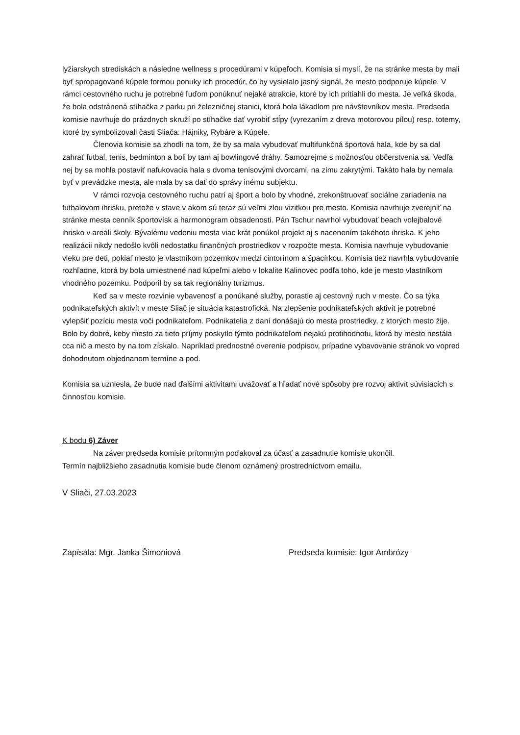lyžiarskych strediskách a následne wellness s procedúrami v kúpeľoch. Komisia si myslí, že na stránke mesta by mali byť spropagované kúpele formou ponuky ich procedúr, čo by vysielalo jasný signál, že mesto podporuje kúpele. V rámci cestovného ruchu je potrebné ľuďom ponúknuť nejaké atrakcie, ktoré by ich pritiahli do mesta. Je veľká škoda, že bola odstránená stíhačka z parku pri železničnej stanici, ktorá bola lákadlom pre návštevníkov mesta. Predseda komisie navrhuje do prázdnych skruží po stíhačke dať vyrobiť stĺpy (vyrezaním z dreva motorovou pílou) resp. totemy, ktoré by symbolizovali časti Sliača: Hájniky, Rybáre a Kúpele.
Členovia komisie sa zhodli na tom, že by sa mala vybudovať multifunkčná športová hala, kde by sa dal zahrať futbal, tenis, bedminton a boli by tam aj bowlingové dráhy. Samozrejme s možnosťou občerstvenia sa. Vedľa nej by sa mohla postaviť nafukovacia hala s dvoma tenisovými dvorcami, na zimu zakrytými. Takáto hala by nemala byť v prevádzke mesta, ale mala by sa dať do správy inému subjektu.
V rámci rozvoja cestovného ruchu patrí aj šport a bolo by vhodné, zrekonštruovať sociálne zariadenia na futbalovom ihrisku, pretože v stave v akom sú teraz sú veľmi zlou vizitkou pre mesto. Komisia navrhuje zverejniť na stránke mesta cenník športovísk a harmonogram obsadenosti. Pán Tschur navrhol vybudovať beach volejbalové ihrisko v areáli školy. Bývalému vedeniu mesta viac krát ponúkol projekt aj s nacenením takéhoto ihriska. K jeho realizácii nikdy nedošlo kvôli nedostatku finančných prostriedkov v rozpočte mesta. Komisia navrhuje vybudovanie vleku pre deti, pokiaľ mesto je vlastníkom pozemkov medzi cintorínom a špacírkou. Komisia tiež navrhla vybudovanie rozhľadne, ktorá by bola umiestnené nad kúpeľmi alebo v lokalite Kalinovec podľa toho, kde je mesto vlastníkom vhodného pozemku. Podporil by sa tak regionálny turizmus.
Keď sa v meste rozvinie vybavenosť a ponúkané služby, porastie aj cestovný ruch v meste. Čo sa týka podnikateľských aktivít v meste Sliač je situácia katastrofická. Na zlepšenie podnikateľských aktivít je potrebné vylepšiť pozíciu mesta voči podnikateľom. Podnikatelia z daní donášajú do mesta prostriedky, z ktorých mesto žije. Bolo by dobré, keby mesto za tieto príjmy poskytlo týmto podnikateľom nejakú protihodnotu, ktorá by mesto nestála cca nič a mesto by na tom získalo. Napríklad prednostné overenie podpisov, prípadne vybavovanie stránok vo vopred dohodnutom objednanom termíne a pod.
Komisia sa uzniesla, že bude nad ďalšími aktivitami uvažovať a hľadať nové spôsoby pre rozvoj aktivít súvisiacich s činnosťou komisie.
K bodu 6) Záver
Na záver predseda komisie prítomným poďakoval za účasť a zasadnutie komisie ukončil.
Termín najbližšieho zasadnutia komisie bude členom oznámený prostredníctvom emailu.
V Sliači, 27.03.2023
Zapísala: Mgr. Janka Šimoniová Predseda komisie: Igor Ambrózy